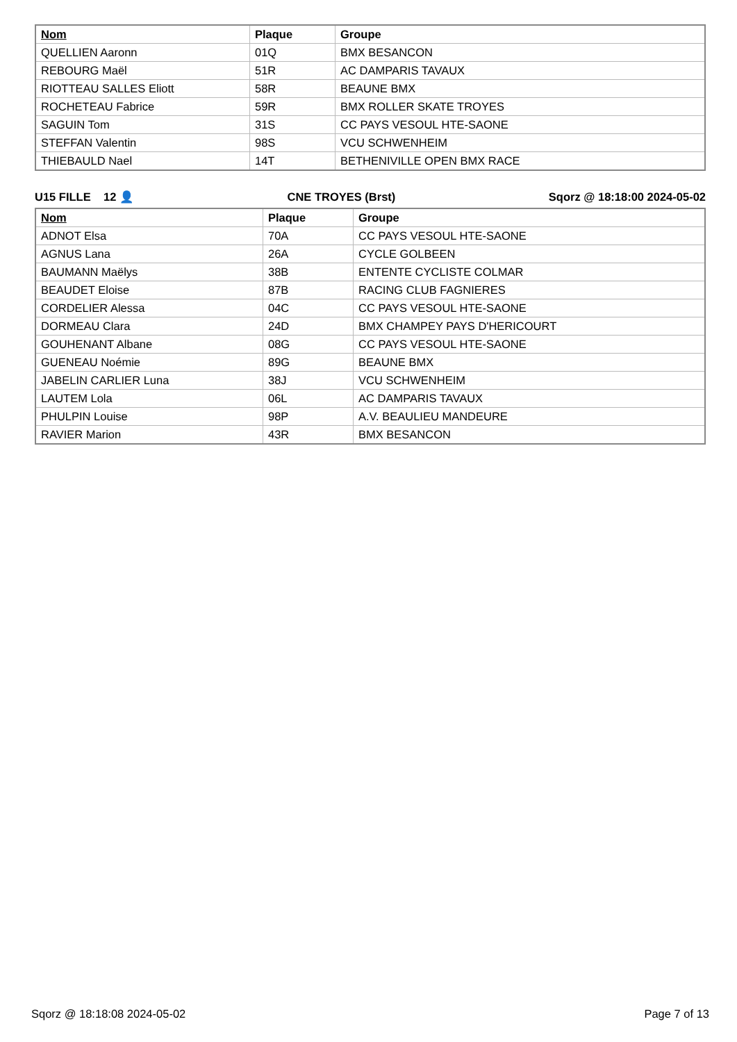| Nom | Plaque | Groupe |
| --- | --- | --- |
| QUELLIEN Aaronn | 01Q | BMX BESANCON |
| REBOURG Maël | 51R | AC DAMPARIS TAVAUX |
| RIOTTEAU SALLES Eliott | 58R | BEAUNE BMX |
| ROCHETEAU Fabrice | 59R | BMX ROLLER SKATE TROYES |
| SAGUIN Tom | 31S | CC PAYS VESOUL HTE-SAONE |
| STEFFAN Valentin | 98S | VCU SCHWENHEIM |
| THIEBAULD Nael | 14T | BETHENIVILLE OPEN BMX RACE |
U15 FILLE 12 👤 CNE TROYES (Brst) Sqorz @ 18:18:00 2024-05-02
| Nom | Plaque | Groupe |
| --- | --- | --- |
| ADNOT Elsa | 70A | CC PAYS VESOUL HTE-SAONE |
| AGNUS Lana | 26A | CYCLE GOLBEEN |
| BAUMANN Maëlys | 38B | ENTENTE CYCLISTE COLMAR |
| BEAUDET Eloise | 87B | RACING CLUB FAGNIERES |
| CORDELIER Alessa | 04C | CC PAYS VESOUL HTE-SAONE |
| DORMEAU Clara | 24D | BMX CHAMPEY PAYS D'HERICOURT |
| GOUHENANT Albane | 08G | CC PAYS VESOUL HTE-SAONE |
| GUENEAU Noémie | 89G | BEAUNE BMX |
| JABELIN CARLIER Luna | 38J | VCU SCHWENHEIM |
| LAUTEM Lola | 06L | AC DAMPARIS TAVAUX |
| PHULPIN Louise | 98P | A.V. BEAULIEU MANDEURE |
| RAVIER Marion | 43R | BMX BESANCON |
Sqorz @ 18:18:08 2024-05-02 Page 7 of 13